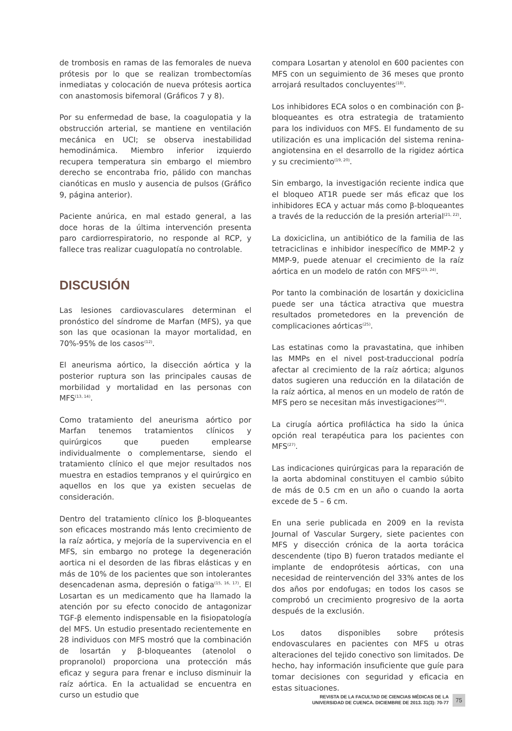de trombosis en ramas de las femorales de nueva prótesis por lo que se realizan trombectomías inmediatas y colocación de nueva prótesis aortica con anastomosis bifemoral (Gráficos 7 y 8).
Por su enfermedad de base, la coagulopatia y la obstrucción arterial, se mantiene en ventilación mecánica en UCI; se observa inestabilidad hemodinámica. Miembro inferior izquierdo recupera temperatura sin embargo el miembro derecho se encontraba frio, pálido con manchas cianóticas en muslo y ausencia de pulsos (Gráfico 9, página anterior).
Paciente anúrica, en mal estado general, a las doce horas de la última intervención presenta paro cardiorrespiratorio, no responde al RCP, y fallece tras realizar cuagulopatía no controlable.
DISCUSIÓN
Las lesiones cardiovasculares determinan el pronóstico del síndrome de Marfan (MFS), ya que son las que ocasionan la mayor mortalidad, en 70%-95% de los casos<sup>(12)</sup>.
El aneurisma aórtico, la disección aórtica y la posterior ruptura son las principales causas de morbilidad y mortalidad en las personas con MFS<sup>(13, 14)</sup>.
Como tratamiento del aneurisma aórtico por Marfan tenemos tratamientos clínicos y quirúrgicos que pueden emplearse individualmente o complementarse, siendo el tratamiento clínico el que mejor resultados nos muestra en estadios tempranos y el quirúrgico en aquellos en los que ya existen secuelas de consideración.
Dentro del tratamiento clínico los β-bloqueantes son eficaces mostrando más lento crecimiento de la raíz aórtica, y mejoría de la supervivencia en el MFS, sin embargo no protege la degeneración aortica ni el desorden de las fibras elásticas y en más de 10% de los pacientes que son intolerantes desencadenan asma, depresión o fatiga<sup>(15, 16, 17)</sup>. El Losartan es un medicamento que ha llamado la atención por su efecto conocido de antagonizar TGF-β elemento indispensable en la fisiopatología del MFS. Un estudio presentado recientemente en 28 individuos con MFS mostró que la combinación de losartán y β-bloqueantes (atenolol o propranolol) proporciona una protección más eficaz y segura para frenar e incluso disminuir la raíz aórtica. En la actualidad se encuentra en curso un estudio que
compara Losartan y atenolol en 600 pacientes con MFS con un seguimiento de 36 meses que pronto arrojará resultados concluyentes<sup>(18)</sup>.
Los inhibidores ECA solos o en combinación con β-bloqueantes es otra estrategia de tratamiento para los individuos con MFS. El fundamento de su utilización es una implicación del sistema renina-angiotensina en el desarrollo de la rigidez aórtica y su crecimiento<sup>(19, 20)</sup>.
Sin embargo, la investigación reciente indica que el bloqueo AT1R puede ser más eficaz que los inhibidores ECA y actuar más como β-bloqueantes a través de la reducción de la presión arterial<sup>(21, 22)</sup>.
La doxiciclina, un antibiótico de la familia de las tetraciclinas e inhibidor inespecífico de MMP-2 y MMP-9, puede atenuar el crecimiento de la raíz aórtica en un modelo de ratón con MFS<sup>(23, 24)</sup>.
Por tanto la combinación de losartán y doxiciclina puede ser una táctica atractiva que muestra resultados prometedores en la prevención de complicaciones aórticas<sup>(25)</sup>.
Las estatinas como la pravastatina, que inhiben las MMPs en el nivel post-traduccional podría afectar al crecimiento de la raíz aórtica; algunos datos sugieren una reducción en la dilatación de la raíz aórtica, al menos en un modelo de ratón de MFS pero se necesitan más investigaciones<sup>(26)</sup>.
La cirugía aórtica profiláctica ha sido la única opción real terapéutica para los pacientes con MFS<sup>(27)</sup>.
Las indicaciones quirúrgicas para la reparación de la aorta abdominal constituyen el cambio súbito de más de 0.5 cm en un año o cuando la aorta excede de 5 – 6 cm.
En una serie publicada en 2009 en la revista Journal of Vascular Surgery, siete pacientes con MFS y disección crónica de la aorta torácica descendente (tipo B) fueron tratados mediante el implante de endoprótesis aórticas, con una necesidad de reintervención del 33% antes de los dos años por endofugas; en todos los casos se comprobó un crecimiento progresivo de la aorta después de la exclusión.
Los datos disponibles sobre prótesis endovasculares en pacientes con MFS u otras alteraciones del tejido conectivo son limitados. De hecho, hay información insuficiente que guíe para tomar decisiones con seguridad y eficacia en estas situaciones.
REVISTA DE LA FACULTAD DE CIENCIAS MÉDICAS DE LA
UNIVERSIDAD DE CUENCA. DICIEMBRE DE 2013. 31(3): 70-77
75